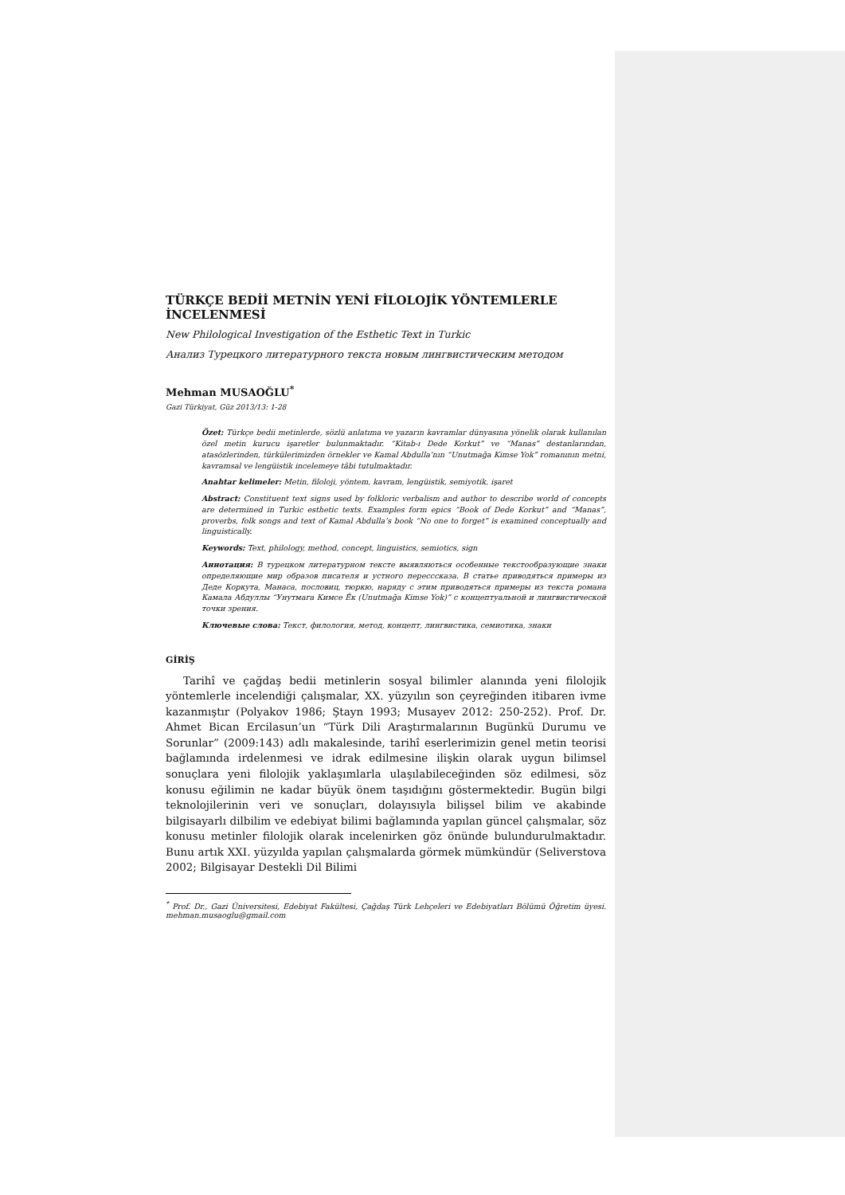TÜRKÇE BEDİİ METNİN YENİ FİLOLOJİK YÖNTEMLERLE İNCELENMESİ
New Philological Investigation of the Esthetic Text in Turkic
Анализ Турецкого литературного текста новым лингвистическим методом
Mehman MUSAOĞLU<sup>*</sup>
Gazi Türkiyat, Güz 2013/13: 1-28
Özet: Türkçe bedii metinlerde, sözlü anlatıma ve yazarın kavramlar dünyasına yönelik olarak kullanılan özel metin kurucu işaretler bulunmaktadır. “Kitab-ı Dede Korkut” ve “Manas” destanlarından, atasözlerinden, türkülerimizden örnekler ve Kamal Abdulla’nın “Unutmağa Kimse Yok” romanının metni, kavramsal ve lengüistik incelemeye tâbi tutulmaktadır.
Anahtar kelimeler: Metin, filoloji, yöntem, kavram, lengüistik, semiyotik, işaret
Abstract: Constituent text signs used by folkloric verbalism and author to describe world of concepts are determined in Turkic esthetic texts. Examples form epics “Book of Dede Korkut” and “Manas”, proverbs, folk songs and text of Kamal Abdulla’s book “No one to forget” is examined conceptually and linguistically.
Keywords: Text, philology, method, concept, linguistics, semiotics, sign
Аннотация: В турецком литературном тексте выявляються особенные текстообразующие знаки определяющие мир образов писателя и устного пересссказа. В статье приводяться примеры из Деде Коркута, Манаса, пословиц, тюркю, наряду с этим приводяться примеры из текста романа Камала Абдуллы “Унутмага Кимсе Ёк (Unutmağa Kimse Yok)” с концептуальной и лингвистической точки зрения.
Ключевые слова: Текст, филология, метод, концепт, лингвистика, семиотика, знаки
GİRİŞ
Tarihî ve çağdaş bedii metinlerin sosyal bilimler alanında yeni filolojik yöntemlerle incelendiği çalışmalar, XX. yüzyılın son çeyreğinden itibaren ivme kazanmıştır (Polyakov 1986; Ştayn 1993; Musayev 2012: 250-252). Prof. Dr. Ahmet Bican Ercilasun’un “Türk Dili Araştırmalarının Bugünkü Durumu ve Sorunlar” (2009:143) adlı makalesinde, tarihî eserlerimizin genel metin teorisi bağlamında irdelenmesi ve idrak edilmesine ilişkin olarak uygun bilimsel sonuçlara yeni filolojik yaklaşımlarla ulaşılabileceğinden söz edilmesi, söz konusu eğilimin ne kadar büyük önem taşıdığını göstermektedir. Bugün bilgi teknolojilerinin veri ve sonuçları, dolayısıyla bilişsel bilim ve akabinde bilgisayarlı dilbilim ve edebiyat bilimi bağlamında yapılan güncel çalışmalar, söz konusu metinler filolojik olarak incelenirken göz önünde bulundurulmaktadır. Bunu artık XXI. yüzyılda yapılan çalışmalarda görmek mümkündür (Seliverstova 2002; Bilgisayar Destekli Dil Bilimi
<sup>*</sup> Prof. Dr., Gazi Üniversitesi, Edebiyat Fakültesi, Çağdaş Türk Lehçeleri ve Edebiyatları Bölümü Öğretim üyesi. mehman.musaoglu@gmail.com